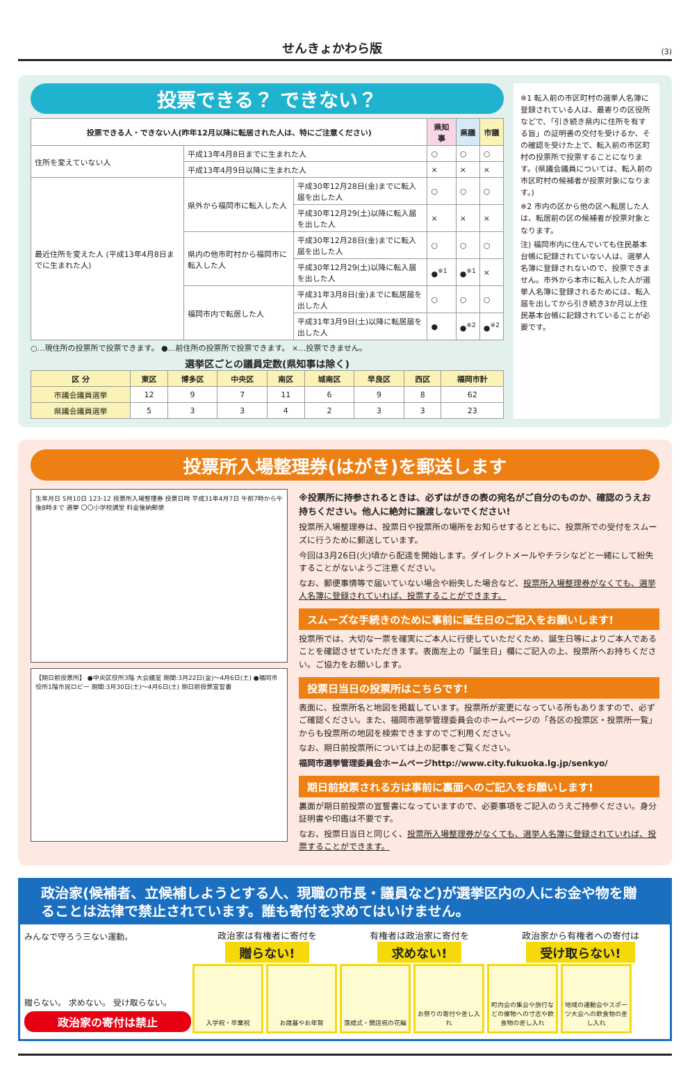せんきょかわら版
(3)
投票できる？ できない？
| 投票できる人・できない人(昨年12月以降に転居された人は、特にご注意ください) | | | 県知事 | 県議 | 市議 |
| --- | --- | --- | --- | --- | --- |
| 住所を変えていない人 | 平成13年4月8日までに生まれた人 | | ○ | ○ | ○ |
| | 平成13年4月9日以降に生まれた人 | | × | × | × |
| 最近住所を変えた人 (平成13年4月8日までに生まれた人) | 県外から福岡市に転入した人 | 平成30年12月28日(金)までに転入届を出した人 | ○ | ○ | ○ |
| | | 平成30年12月29(土)以降に転入届を出した人 | × | × | × |
| | 県内の他市町村から福岡市に転入した人 | 平成30年12月28日(金)までに転入届を出した人 | ○ | ○ | ○ |
| | | 平成30年12月29(土)以降に転入届を出した人 | ●<sup>※1</sup> | ●<sup>※1</sup> | × |
| | 福岡市内で転居した人 | 平成31年3月8日(金)までに転居届を出した人 | ○ | ○ | ○ |
| | | 平成31年3月9日(土)以降に転居届を出した人 | ● | ●<sup>※2</sup> | ●<sup>※2</sup> |
○…現住所の投票所で投票できます。 ●…前住所の投票所で投票できます。 ×…投票できません。
選挙区ごとの議員定数(県知事は除く)
| 区 分 | 東区 | 博多区 | 中央区 | 南区 | 城南区 | 早良区 | 西区 | 福岡市計 |
| --- | --- | --- | --- | --- | --- | --- | --- | --- |
| 市議会議員選挙 | 12 | 9 | 7 | 11 | 6 | 9 | 8 | 62 |
| 県議会議員選挙 | 5 | 3 | 3 | 4 | 2 | 3 | 3 | 23 |
※1 転入前の市区町村の選挙人名簿に登録されている人は、最寄りの区役所などで、「引き続き県内に住所を有する旨」の証明書の交付を受けるか、その確認を受けた上で、転入前の市区町村の投票所で投票することになります。(県議会議員については、転入前の市区町村の候補者が投票対象になります。)
※2 市内の区から他の区へ転居した人は、転居前の区の候補者が投票対象となります。
注) 福岡市内に住んでいても住民基本台帳に記録されていない人は、選挙人名簿に登録されないので、投票できません。市外から本市に転入した人が選挙人名簿に登録されるためには、転入届を出してから引き続き3か月以上住民基本台帳に記録されていることが必要です。
投票所入場整理券(はがき)を郵送します
生年月日 5月10日 123-12 投票所入場整理券 投票日時 平成31年4月7日 午前7時から午後8時まで 選挙 〇〇小学校講堂 料金後納郵便
【期日前投票所】 ●中央区役所3階 大会議室 期間:3月22日(金)〜4月6日(土) ●福岡市役所1階市民ロビー 期間:3月30日(土)〜4月6日(土) 期日前投票宣誓書
※投票所に持参されるときは、必ずはがきの表の宛名がご自分のものか、確認のうえお持ちください。他人に絶対に譲渡しないでください!
投票所入場整理券は、投票日や投票所の場所をお知らせするとともに、投票所での受付をスムーズに行うために郵送しています。
今回は3月26日(火)頃から配達を開始します。ダイレクトメールやチラシなどと一緒にして紛失することがないようご注意ください。
なお、郵便事情等で届いていない場合や紛失した場合など、投票所入場整理券がなくても、選挙人名簿に登録されていれば、投票することができます。
スムーズな手続きのために事前に誕生日のご記入をお願いします!
投票所では、大切な一票を確実にご本人に行使していただくため、誕生日等によりご本人であることを確認させていただきます。表面左上の「誕生日」欄にご記入の上、投票所へお持ちください。ご協力をお願いします。
投票日当日の投票所はこちらです!
表面に、投票所名と地図を掲載しています。投票所が変更になっている所もありますので、必ずご確認ください。また、福岡市選挙管理委員会のホームページの「各区の投票区・投票所一覧」からも投票所の地図を検索できますのでご利用ください。
なお、期日前投票所については上の記事をご覧ください。
福岡市選挙管理委員会ホームページhttp://www.city.fukuoka.lg.jp/senkyo/
期日前投票される方は事前に裏面へのご記入をお願いします!
裏面が期日前投票の宣誓書になっていますので、必要事項をご記入のうえご持参ください。身分証明書や印鑑は不要です。
なお、投票日当日と同じく、投票所入場整理券がなくても、選挙人名簿に登録されていれば、投票することができます。
政治家(候補者、立候補しようとする人、現職の市長・議員など)が選挙区内の人にお金や物を贈ることは法律で禁止されています。誰も寄付を求めてはいけません。
みんなで守ろう三ない運動。
贈らない。 求めない。 受け取らない。
政治家の寄付は禁止
政治家は有権者に寄付を
贈らない!
有権者は政治家に寄付を
求めない!
政治家から有権者への寄付は
受け取らない!
入学祝・卒業祝 お歳暮やお年賀 落成式・開店祝の花輪 お祭りの寄付や差し入れ 町内会の集会や旅行などの催物への寸志や飲食物の差し入れ
地域の運動会やスポーツ大会への飲食物の差し入れ